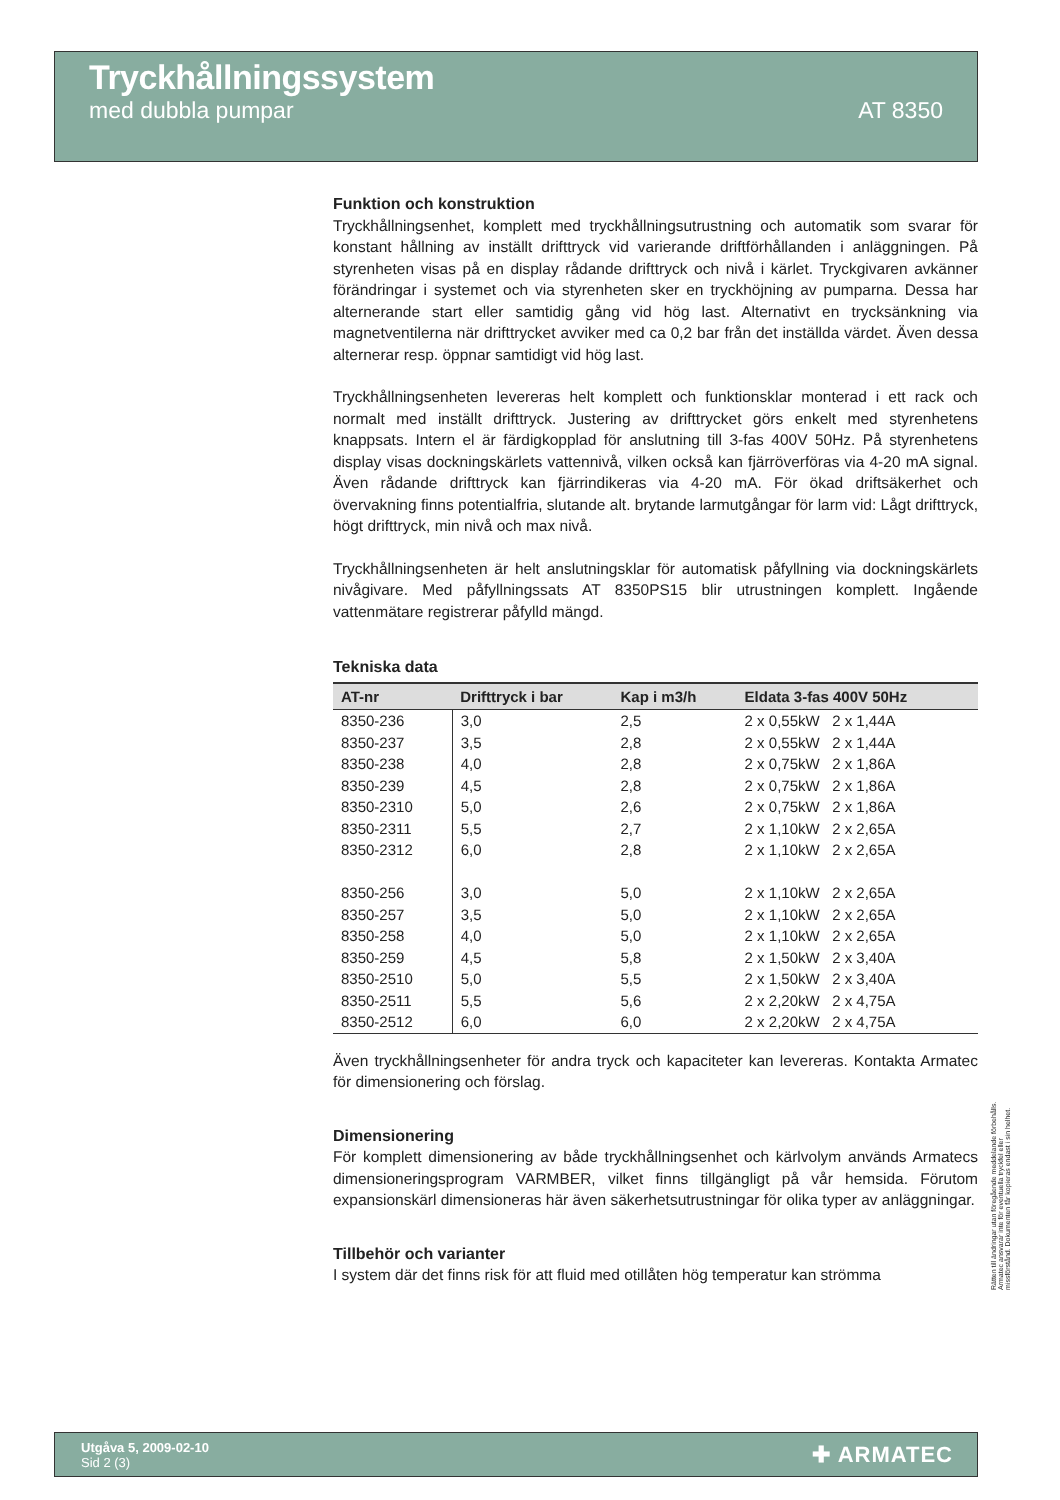Tryckhållningssystem
med dubbla pumpar AT 8350
Funktion och konstruktion
Tryckhållningsenhet, komplett med tryckhållningsutrustning och automatik som svarar för konstant hållning av inställt drifttryck vid varierande driftförhållanden i anläggningen. På styrenheten visas på en display rådande drifttryck och nivå i kärlet. Tryckgivaren avkänner förändringar i systemet och via styrenheten sker en tryckhöjning av pumparna. Dessa har alternerande start eller samtidig gång vid hög last. Alternativt en trycksänkning via magnetventilerna när drifttrycket avviker med ca 0,2 bar från det inställda värdet. Även dessa alternerar resp. öppnar samtidigt vid hög last.
Tryckhållningsenheten levereras helt komplett och funktionsklar monterad i ett rack och normalt med inställt drifttryck. Justering av drifttrycket görs enkelt med styrenhetens knappsats. Intern el är färdigkopplad för anslutning till 3-fas 400V 50Hz. På styrenhetens display visas dockningskärlets vattennivå, vilken också kan fjärröverföras via 4-20 mA signal. Även rådande drifttryck kan fjärrindikeras via 4-20 mA. För ökad driftsäkerhet och övervakning finns potentialfria, slutande alt. brytande larmutgångar för larm vid: Lågt drifttryck, högt drifttryck, min nivå och max nivå.
Tryckhållningsenheten är helt anslutningsklar för automatisk påfyllning via dockningskärlets nivågivare. Med påfyllningssats AT 8350PS15 blir utrustningen komplett. Ingående vattenmätare registrerar påfylld mängd.
Tekniska data
| AT-nr | Drifttryck i bar | Kap i m3/h | Eldata 3-fas 400V 50Hz |
| --- | --- | --- | --- |
| 8350-236 | 3,0 | 2,5 | 2 x 0,55kW 2 x 1,44A |
| 8350-237 | 3,5 | 2,8 | 2 x 0,55kW 2 x 1,44A |
| 8350-238 | 4,0 | 2,8 | 2 x 0,75kW 2 x 1,86A |
| 8350-239 | 4,5 | 2,8 | 2 x 0,75kW 2 x 1,86A |
| 8350-2310 | 5,0 | 2,6 | 2 x 0,75kW 2 x 1,86A |
| 8350-2311 | 5,5 | 2,7 | 2 x 1,10kW 2 x 2,65A |
| 8350-2312 | 6,0 | 2,8 | 2 x 1,10kW 2 x 2,65A |
| 8350-256 | 3,0 | 5,0 | 2 x 1,10kW 2 x 2,65A |
| 8350-257 | 3,5 | 5,0 | 2 x 1,10kW 2 x 2,65A |
| 8350-258 | 4,0 | 5,0 | 2 x 1,10kW 2 x 2,65A |
| 8350-259 | 4,5 | 5,8 | 2 x 1,50kW 2 x 3,40A |
| 8350-2510 | 5,0 | 5,5 | 2 x 1,50kW 2 x 3,40A |
| 8350-2511 | 5,5 | 5,6 | 2 x 2,20kW 2 x 4,75A |
| 8350-2512 | 6,0 | 6,0 | 2 x 2,20kW 2 x 4,75A |
Även tryckhållningsenheter för andra tryck och kapaciteter kan levereras. Kontakta Armatec för dimensionering och förslag.
Dimensionering
För komplett dimensionering av både tryckhållningsenhet och kärlvolym används Armatecs dimensioneringsprogram VARMBER, vilket finns tillgängligt på vår hemsida. Förutom expansionskärl dimensioneras här även säkerhetsutrustningar för olika typer av anläggningar.
Tillbehör och varianter
I system där det finns risk för att fluid med otillåten hög temperatur kan strömma
Rätten till ändringar utan föregående meddelande förbehålls. Armatec ansvarar inte för eventuella tryckfel eller missförstånd. Dokumenten får kopieras endast i sin helhet.
Utgåva 5, 2009-02-10
Sid 2 (3)
✚ ARMATEC